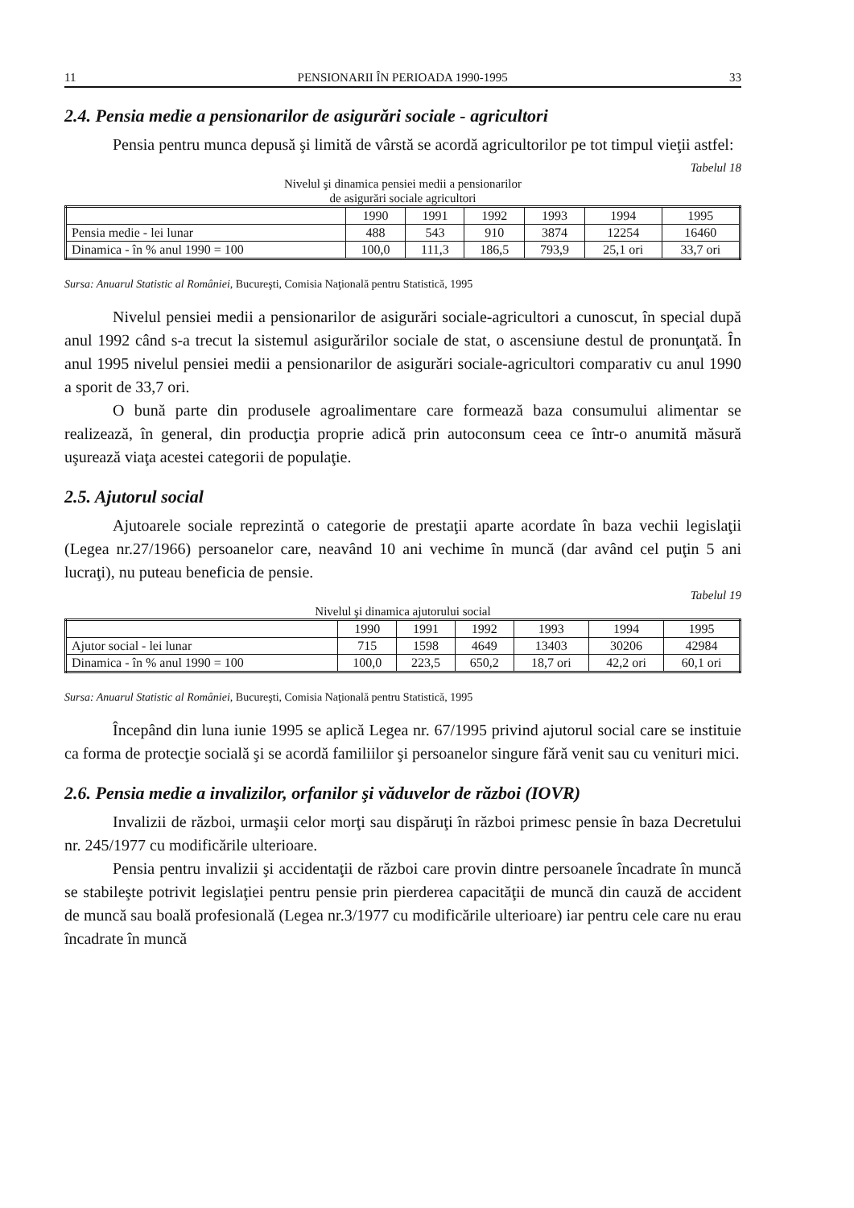11 PENSIONARII ÎN PERIOADA 1990-1995 33
2.4. Pensia medie a pensionarilor de asigurări sociale - agricultori
Pensia pentru munca depusă şi limită de vârstă se acordă agricultorilor pe tot timpul vieţii astfel:
Tabelul 18
Nivelul şi dinamica pensiei medii a pensionarilor
de asigurări sociale agricultori
| | 1990 | 1991 | 1992 | 1993 | 1994 | 1995 |
| --- | --- | --- | --- | --- | --- | --- |
| Pensia medie - lei lunar | 488 | 543 | 910 | 3874 | 12254 | 16460 |
| Dinamica - în % anul 1990 = 100 | 100,0 | 111,3 | 186,5 | 793,9 | 25,1 ori | 33,7 ori |
Sursa: Anuarul Statistic al României, Bucureşti, Comisia Naţională pentru Statistică, 1995
Nivelul pensiei medii a pensionarilor de asigurări sociale-agricultori a cunoscut, în special după anul 1992 când s-a trecut la sistemul asigurărilor sociale de stat, o ascensiune destul de pronunţată. În anul 1995 nivelul pensiei medii a pensionarilor de asigurări sociale-agricultori comparativ cu anul 1990 a sporit de 33,7 ori.
O bună parte din produsele agroalimentare care formează baza consumului alimentar se realizează, în general, din producţia proprie adică prin autoconsum ceea ce într-o anumită măsură uşurează viaţa acestei categorii de populaţie.
2.5. Ajutorul social
Ajutoarele sociale reprezintă o categorie de prestaţii aparte acordate în baza vechii legislaţii (Legea nr.27/1966) persoanelor care, neavând 10 ani vechime în muncă (dar având cel puţin 5 ani lucraţi), nu puteau beneficia de pensie.
Tabelul 19
Nivelul şi dinamica ajutorului social
| | 1990 | 1991 | 1992 | 1993 | 1994 | 1995 |
| --- | --- | --- | --- | --- | --- | --- |
| Ajutor social - lei lunar | 715 | 1598 | 4649 | 13403 | 30206 | 42984 |
| Dinamica - în % anul 1990 = 100 | 100,0 | 223,5 | 650,2 | 18,7 ori | 42,2 ori | 60,1 ori |
Sursa: Anuarul Statistic al României, Bucureşti, Comisia Naţională pentru Statistică, 1995
Începând din luna iunie 1995 se aplică Legea nr. 67/1995 privind ajutorul social care se instituie ca forma de protecţie socială şi se acordă familiilor şi persoanelor singure fără venit sau cu venituri mici.
2.6. Pensia medie a invalizilor, orfanilor şi văduvelor de război (IOVR)
Invalizii de război, urmaşii celor morţi sau dispăruţi în război primesc pensie în baza Decretului nr. 245/1977 cu modificările ulterioare.
Pensia pentru invalizii şi accidentaţii de război care provin dintre persoanele încadrate în muncă se stabileşte potrivit legislaţiei pentru pensie prin pierderea capacităţii de muncă din cauză de accident de muncă sau boală profesională (Legea nr.3/1977 cu modificările ulterioare) iar pentru cele care nu erau încadrate în muncă